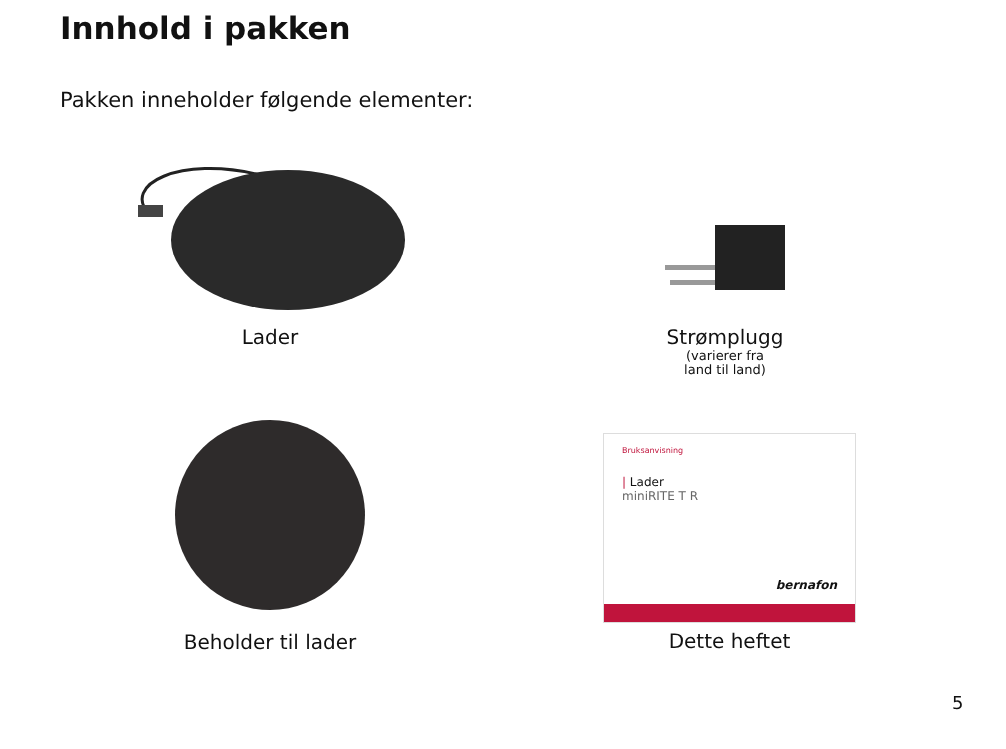Innhold i pakken
Pakken inneholder følgende elementer:
Lader
Strømplugg
(varierer fra
land til land)
Beholder til lader
Bruksanvisning
| Lader
miniRITE T R
bernafon
Dette heftet
5